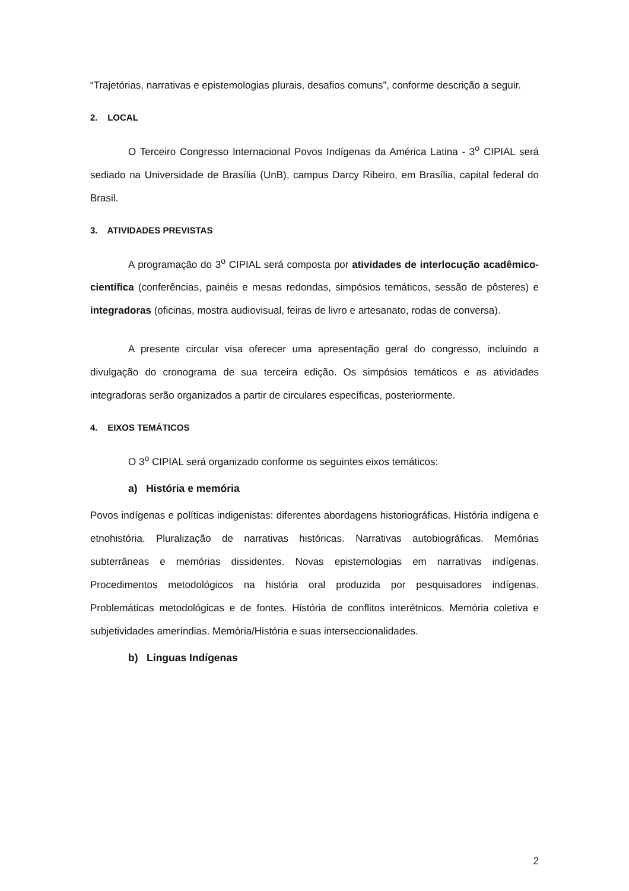“Trajetórias, narrativas e epistemologias plurais, desafios comuns”, conforme descrição a seguir.
2. LOCAL
O Terceiro Congresso Internacional Povos Indígenas da América Latina - 3<sup>o</sup> CIPIAL será sediado na Universidade de Brasília (UnB), campus Darcy Ribeiro, em Brasília, capital federal do Brasil.
3. ATIVIDADES PREVISTAS
A programação do 3<sup>o</sup> CIPIAL será composta por atividades de interlocução acadêmico-científica (conferências, painéis e mesas redondas, simpósios temáticos, sessão de pôsteres) e integradoras (oficinas, mostra audiovisual, feiras de livro e artesanato, rodas de conversa).
A presente circular visa oferecer uma apresentação geral do congresso, incluindo a divulgação do cronograma de sua terceira edição. Os simpósios temáticos e as atividades integradoras serão organizados a partir de circulares específicas, posteriormente.
4. EIXOS TEMÁTICOS
O 3<sup>o</sup> CIPIAL será organizado conforme os seguintes eixos temáticos:
a) História e memória
Povos indígenas e políticas indigenistas: diferentes abordagens historiográficas. História indígena e etnohistória. Pluralização de narrativas históricas. Narrativas autobiográficas. Memórias subterrâneas e memórias dissidentes. Novas epistemologias em narrativas indígenas. Procedimentos metodológicos na história oral produzida por pesquisadores indígenas. Problemáticas metodológicas e de fontes. História de conflitos interétnicos. Memória coletiva e subjetividades ameríndias. Memória/História e suas interseccionalidades.
b) Línguas Indígenas
2